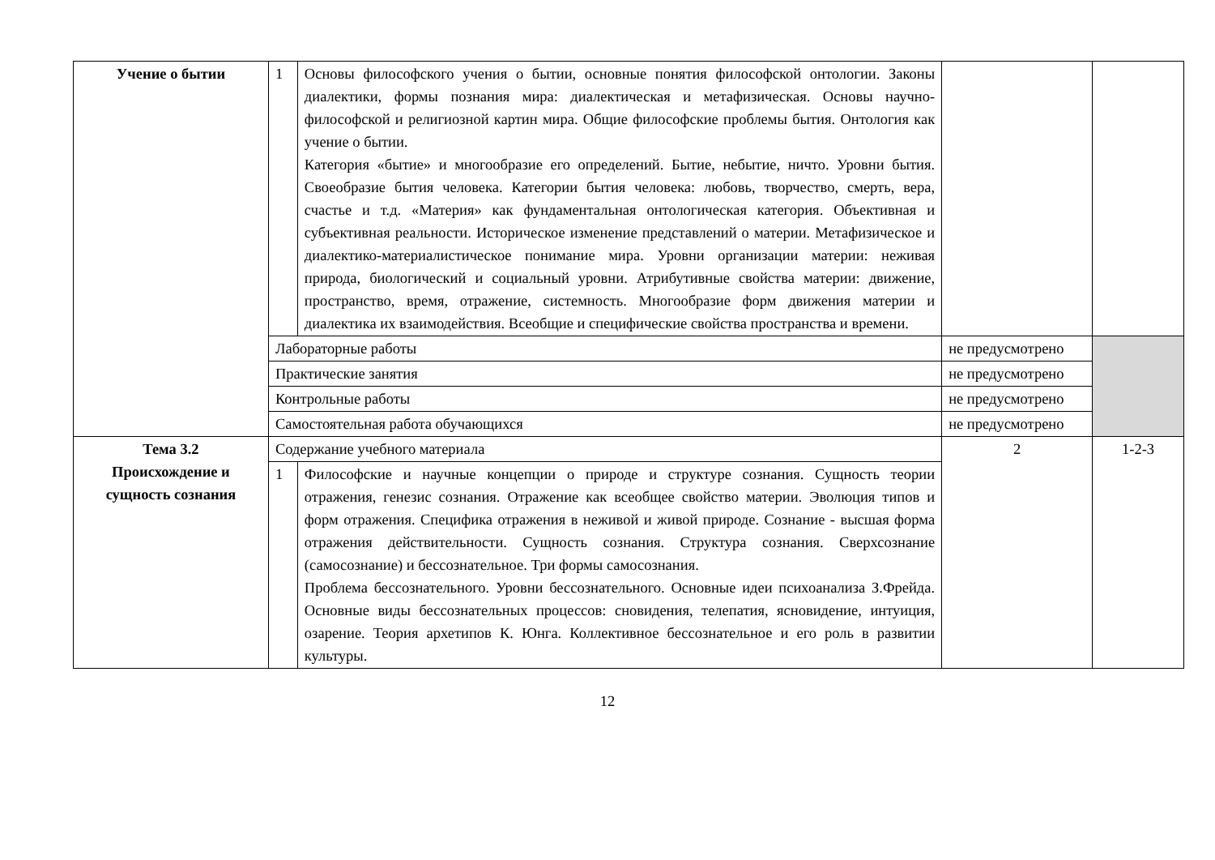| Учение о бытии | 1 | Основы философского учения о бытии, основные понятия философской онтологии. Законы диалектики, формы познания мира: диалектическая и метафизическая. Основы научно-философской и религиозной картин мира. Общие философские проблемы бытия. Онтология как учение о бытии. Категория «бытие» и многообразие его определений. Бытие, небытие, ничто. Уровни бытия. Своеобразие бытия человека. Категории бытия человека: любовь, творчество, смерть, вера, счастье и т.д. «Материя» как фундаментальная онтологическая категория. Объективная и субъективная реальности. Историческое изменение представлений о материи. Метафизическое и диалектико-материалистическое понимание мира. Уровни организации материи: неживая природа, биологический и социальный уровни. Атрибутивные свойства материи: движение, пространство, время, отражение, системность. Многообразие форм движения материи и диалектика их взаимодействия. Всеобщие и специфические свойства пространства и времени. | | |
| | Лабораторные работы | | не предусмотрено | |
| | Практические занятия | | не предусмотрено | |
| | Контрольные работы | | не предусмотрено | |
| | Самостоятельная работа обучающихся | | не предусмотрено | |
| Тема 3.2 Происхождение и сущность сознания | Содержание учебного материала | | 2 | 1-2-3 |
| | 1 | Философские и научные концепции о природе и структуре сознания. Сущность теории отражения, генезис сознания. Отражение как всеобщее свойство материи. Эволюция типов и форм отражения. Специфика отражения в неживой и живой природе. Сознание - высшая форма отражения действительности. Сущность сознания. Структура сознания. Сверхсознание (самосознание) и бессознательное. Три формы самосознания. Проблема бессознательного. Уровни бессознательного. Основные идеи психоанализа З.Фрейда. Основные виды бессознательных процессов: сновидения, телепатия, ясновидение, интуиция, озарение. Теория архетипов К. Юнга. Коллективное бессознательное и его роль в развитии культуры. | | |
12